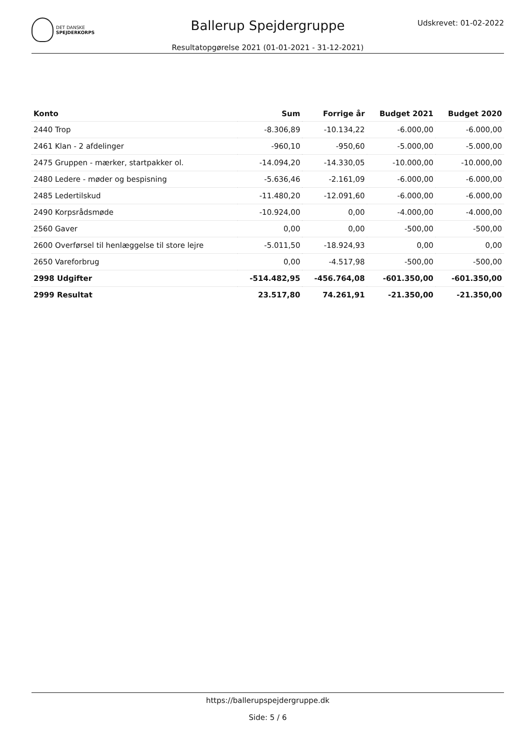DET DANSKE
SPEJDERKORPS
Udskrevet: 01-02-2022
Ballerup Spejdergruppe
Resultatopgørelse 2021 (01-01-2021 - 31-12-2021)
| Konto | Sum | Forrige år | Budget 2021 | Budget 2020 |
| --- | --- | --- | --- | --- |
| 2440 Trop | -8.306,89 | -10.134,22 | -6.000,00 | -6.000,00 |
| 2461 Klan - 2 afdelinger | -960,10 | -950,60 | -5.000,00 | -5.000,00 |
| 2475 Gruppen - mærker, startpakker ol. | -14.094,20 | -14.330,05 | -10.000,00 | -10.000,00 |
| 2480 Ledere - møder og bespisning | -5.636,46 | -2.161,09 | -6.000,00 | -6.000,00 |
| 2485 Ledertilskud | -11.480,20 | -12.091,60 | -6.000,00 | -6.000,00 |
| 2490 Korpsrådsmøde | -10.924,00 | 0,00 | -4.000,00 | -4.000,00 |
| 2560 Gaver | 0,00 | 0,00 | -500,00 | -500,00 |
| 2600 Overførsel til henlæggelse til store lejre | -5.011,50 | -18.924,93 | 0,00 | 0,00 |
| 2650 Vareforbrug | 0,00 | -4.517,98 | -500,00 | -500,00 |
| 2998 Udgifter | -514.482,95 | -456.764,08 | -601.350,00 | -601.350,00 |
| 2999 Resultat | 23.517,80 | 74.261,91 | -21.350,00 | -21.350,00 |
https://ballerupspejdergruppe.dk
Side: 5 / 6